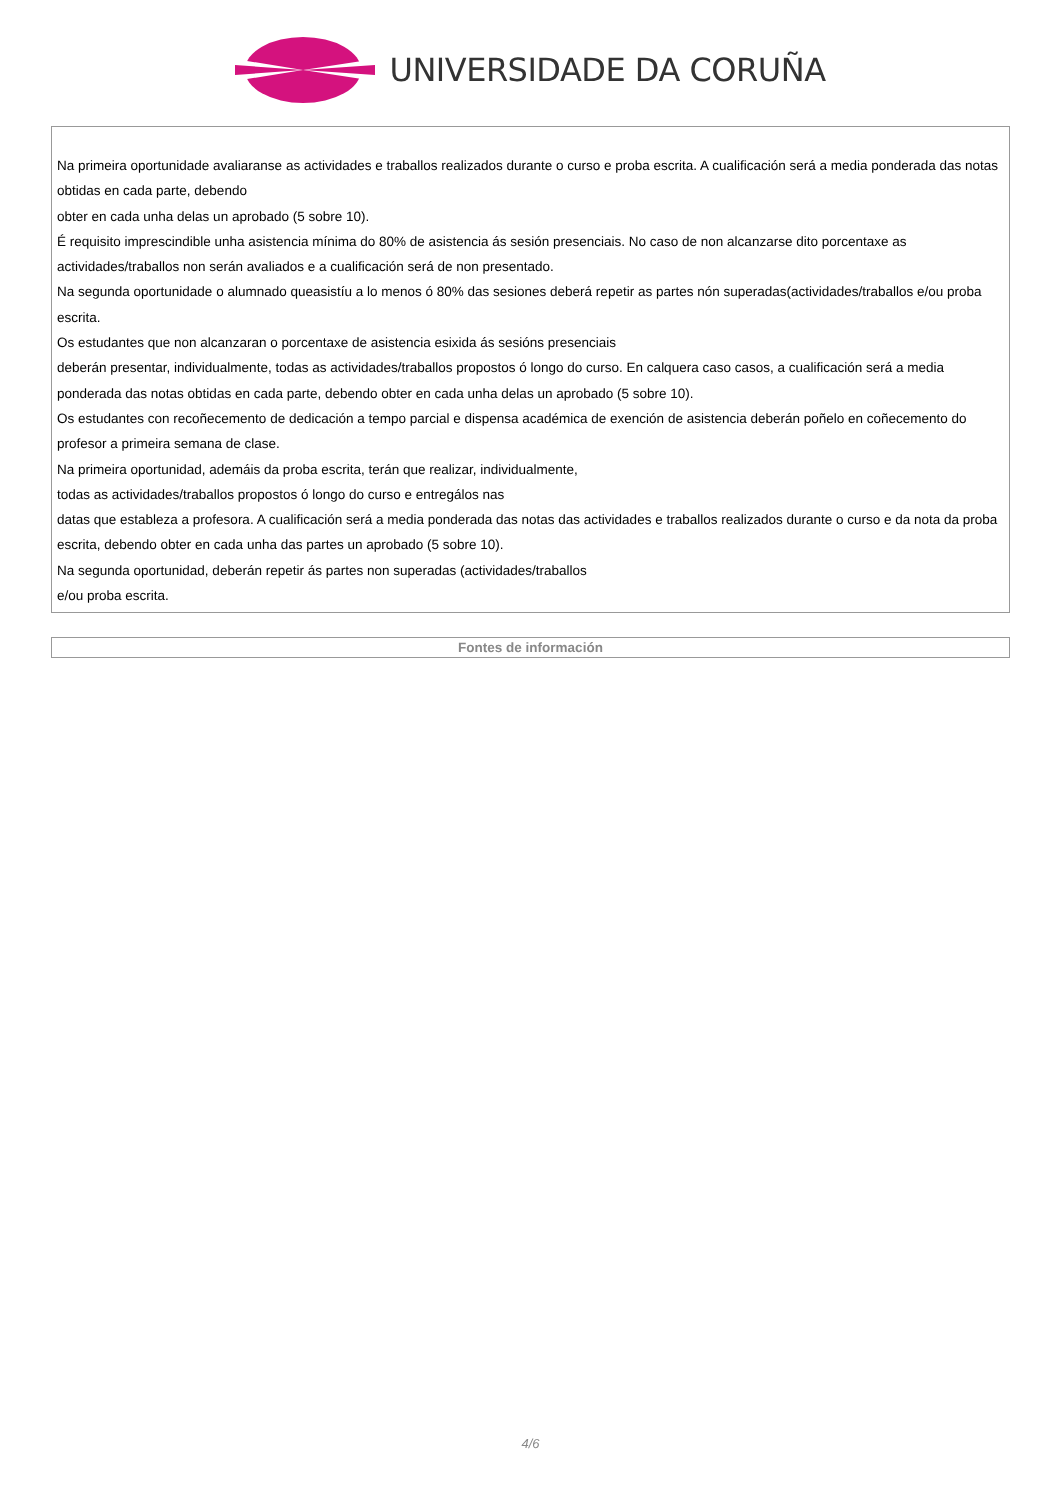UNIVERSIDADE DA CORUÑA
| Na primeira oportunidade avaliaranse as actividades e traballos realizados durante o curso e proba escrita. A cualificación será a media ponderada das notas obtidas en cada parte, debendo obter en cada unha delas un aprobado (5 sobre 10). É requisito imprescindible unha asistencia mínima do 80% de asistencia ás sesión presenciais. No caso de non alcanzarse dito porcentaxe as actividades/traballos non serán avaliados e a cualificación será de non presentado. Na segunda oportunidade o alumnado queasistíu a lo menos ó 80% das sesiones deberá repetir as partes nón superadas(actividades/traballos e/ou proba escrita. Os estudantes que non alcanzaran o porcentaxe de asistencia esixida ás sesións presenciais deberán presentar, individualmente, todas as actividades/traballos propostos ó longo do curso. En calquera caso casos, a cualificación será a media ponderada das notas obtidas en cada parte, debendo obter en cada unha delas un aprobado (5 sobre 10). Os estudantes con recoñecemento de dedicación a tempo parcial e dispensa académica de exención de asistencia deberán poñelo en coñecemento do profesor a primeira semana de clase. Na primeira oportunidad, ademáis da proba escrita, terán que realizar, individualmente, todas as actividades/traballos propostos ó longo do curso e entregálos nas datas que estableza a profesora. A cualificación será a media ponderada das notas das actividades e traballos realizados durante o curso e da nota da proba escrita, debendo obter en cada unha das partes un aprobado (5 sobre 10). Na segunda oportunidad, deberán repetir ás partes non superadas (actividades/traballos e/ou proba escrita. |
| Fontes de información |
| --- |
4/6